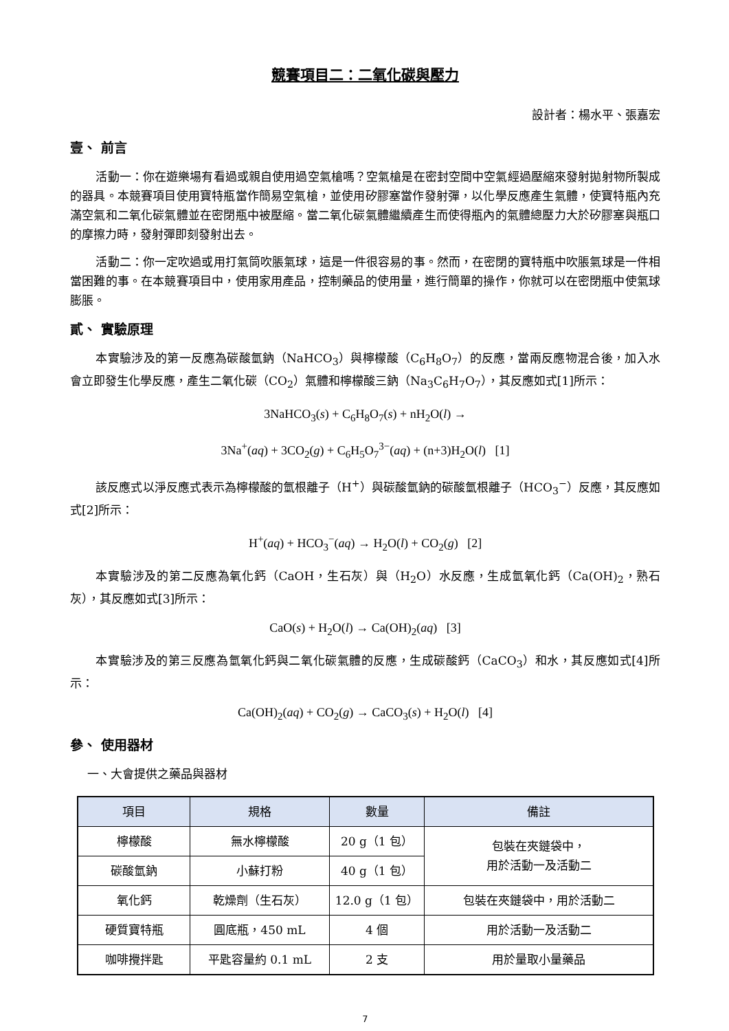競賽項目二：二氧化碳與壓力
設計者：楊水平、張嘉宏
壹、 前言
活動一：你在遊樂場有看過或親自使用過空氣槍嗎？空氣槍是在密封空間中空氣經過壓縮來發射拋射物所製成的器具。本競賽項目使用寶特瓶當作簡易空氣槍，並使用矽膠塞當作發射彈，以化學反應產生氣體，使寶特瓶內充滿空氣和二氧化碳氣體並在密閉瓶中被壓縮。當二氧化碳氣體繼續產生而使得瓶內的氣體總壓力大於矽膠塞與瓶口的摩擦力時，發射彈即刻發射出去。
活動二：你一定吹過或用打氣筒吹脹氣球，這是一件很容易的事。然而，在密閉的寶特瓶中吹脹氣球是一件相當困難的事。在本競賽項目中，使用家用產品，控制藥品的使用量，進行簡單的操作，你就可以在密閉瓶中使氣球膨脹。
貳、 實驗原理
本實驗涉及的第一反應為碳酸氫鈉（NaHCO<sub>3</sub>）與檸檬酸（C<sub>6</sub>H<sub>8</sub>O<sub>7</sub>）的反應，當兩反應物混合後，加入水會立即發生化學反應，產生二氧化碳（CO<sub>2</sub>）氣體和檸檬酸三鈉（Na<sub>3</sub>C<sub>6</sub>H<sub>7</sub>O<sub>7</sub>），其反應如式[1]所示：
3NaHCO<sub>3</sub>(s) + C<sub>6</sub>H<sub>8</sub>O<sub>7</sub>(s) + nH<sub>2</sub>O(l) →
3Na<sup>+</sup>(aq) + 3CO<sub>2</sub>(g) + C<sub>6</sub>H<sub>5</sub>O<sub>7</sub><sup>3−</sup>(aq) + (n+3)H<sub>2</sub>O(l) [1]
該反應式以淨反應式表示為檸檬酸的氫根離子（H<sup>+</sup>）與碳酸氫鈉的碳酸氫根離子（HCO<sub>3</sub><sup>−</sup>）反應，其反應如式[2]所示：
H<sup>+</sup>(aq) + HCO<sub>3</sub><sup>−</sup>(aq) → H<sub>2</sub>O(l) + CO<sub>2</sub>(g) [2]
本實驗涉及的第二反應為氧化鈣（CaOH，生石灰）與（H<sub>2</sub>O）水反應，生成氫氧化鈣（Ca(OH)<sub>2</sub>，熟石灰），其反應如式[3]所示：
CaO(s) + H<sub>2</sub>O(l) → Ca(OH)<sub>2</sub>(aq) [3]
本實驗涉及的第三反應為氫氧化鈣與二氧化碳氣體的反應，生成碳酸鈣（CaCO<sub>3</sub>）和水，其反應如式[4]所示：
Ca(OH)<sub>2</sub>(aq) + CO<sub>2</sub>(g) → CaCO<sub>3</sub>(s) + H<sub>2</sub>O(l) [4]
參、 使用器材
一、大會提供之藥品與器材
| 項目 | 規格 | 數量 | 備註 |
| --- | --- | --- | --- |
| 檸檬酸 | 無水檸檬酸 | 20 g（1 包） | 包裝在夾鏈袋中， 用於活動一及活動二 |
| 碳酸氫鈉 | 小蘇打粉 | 40 g（1 包） | |
| 氧化鈣 | 乾燥劑（生石灰） | 12.0 g（1 包） | 包裝在夾鏈袋中，用於活動二 |
| 硬質寶特瓶 | 圓底瓶，450 mL | 4 個 | 用於活動一及活動二 |
| 咖啡攪拌匙 | 平匙容量約 0.1 mL | 2 支 | 用於量取小量藥品 |
7